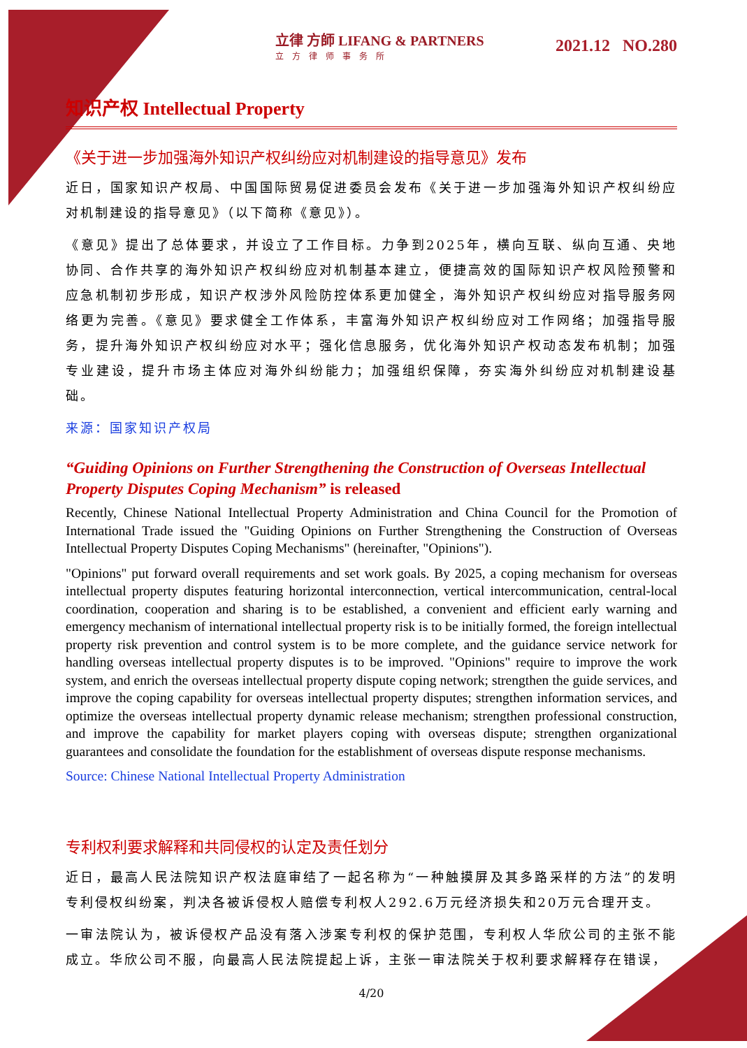立律 方師 LIFANG & PARTNERS
立方律师事务所
2021.12 NO.280
知识产权 Intellectual Property
《关于进一步加强海外知识产权纠纷应对机制建设的指导意见》发布
近日，国家知识产权局、中国国际贸易促进委员会发布《关于进一步加强海外知识产权纠纷应对机制建设的指导意见》（以下简称《意见》）。
《意见》提出了总体要求，并设立了工作目标。力争到2025年，横向互联、纵向互通、央地协同、合作共享的海外知识产权纠纷应对机制基本建立，便捷高效的国际知识产权风险预警和应急机制初步形成，知识产权涉外风险防控体系更加健全，海外知识产权纠纷应对指导服务网络更为完善。《意见》要求健全工作体系，丰富海外知识产权纠纷应对工作网络；加强指导服务，提升海外知识产权纠纷应对水平；强化信息服务，优化海外知识产权动态发布机制；加强专业建设，提升市场主体应对海外纠纷能力；加强组织保障，夯实海外纠纷应对机制建设基础。
来源：国家知识产权局
“Guiding Opinions on Further Strengthening the Construction of Overseas Intellectual Property Disputes Coping Mechanism” is released
Recently, Chinese National Intellectual Property Administration and China Council for the Promotion of International Trade issued the "Guiding Opinions on Further Strengthening the Construction of Overseas Intellectual Property Disputes Coping Mechanisms" (hereinafter, "Opinions").
"Opinions" put forward overall requirements and set work goals. By 2025, a coping mechanism for overseas intellectual property disputes featuring horizontal interconnection, vertical intercommunication, central-local coordination, cooperation and sharing is to be established, a convenient and efficient early warning and emergency mechanism of international intellectual property risk is to be initially formed, the foreign intellectual property risk prevention and control system is to be more complete, and the guidance service network for handling overseas intellectual property disputes is to be improved. "Opinions" require to improve the work system, and enrich the overseas intellectual property dispute coping network; strengthen the guide services, and improve the coping capability for overseas intellectual property disputes; strengthen information services, and optimize the overseas intellectual property dynamic release mechanism; strengthen professional construction, and improve the capability for market players coping with overseas dispute; strengthen organizational guarantees and consolidate the foundation for the establishment of overseas dispute response mechanisms.
Source: Chinese National Intellectual Property Administration
专利权利要求解释和共同侵权的认定及责任划分
近日，最高人民法院知识产权法庭审结了一起名称为“一种触摸屏及其多路采样的方法”的发明专利侵权纠纷案，判决各被诉侵权人赔偿专利权人292.6万元经济损失和20万元合理开支。
一审法院认为，被诉侵权产品没有落入涉案专利权的保护范围，专利权人华欣公司的主张不能成立。华欣公司不服，向最高人民法院提起上诉，主张一审法院关于权利要求解释存在错误，
4/20